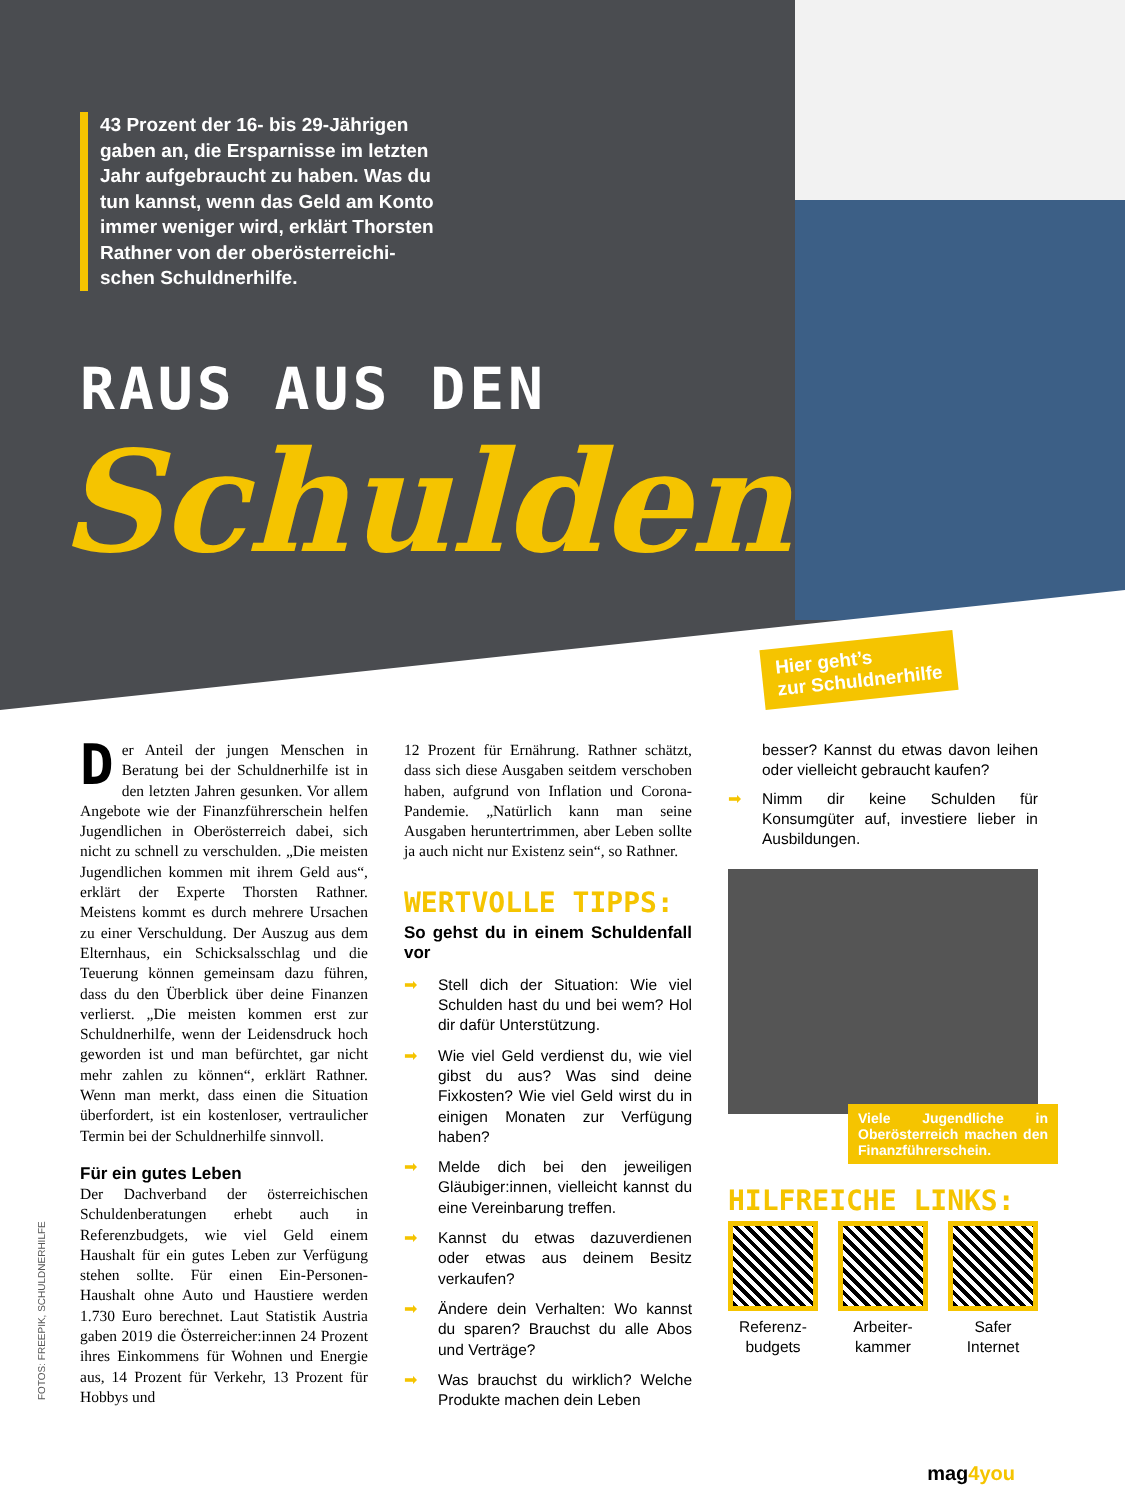43 Prozent der 16- bis 29-Jährigen gaben an, die Ersparnisse im letzten Jahr aufgebraucht zu haben. Was du tun kannst, wenn das Geld am Konto immer weniger wird, erklärt Thorsten Rathner von der oberösterreichi­schen Schuldnerhilfe.
RAUS AUS DEN
Schulden
Hier geht’s
zur Schuldnerhilfe
Der Anteil der jungen Menschen in Beratung bei der Schuldnerhilfe ist in den letzten Jahren gesunken. Vor allem Angebote wie der Finanzführerschein helfen Jugendlichen in Oberösterreich dabei, sich nicht zu schnell zu verschulden. „Die meisten Jugendlichen kommen mit ihrem Geld aus“, erklärt der Experte Thorsten Rathner. Meistens kommt es durch mehrere Ursachen zu einer Verschuldung. Der Auszug aus dem Elternhaus, ein Schicksalsschlag und die Teuerung können gemeinsam dazu führen, dass du den Überblick über deine Finanzen verlierst. „Die meisten kommen erst zur Schuldnerhilfe, wenn der Leidensdruck hoch geworden ist und man befürchtet, gar nicht mehr zahlen zu können“, erklärt Rathner. Wenn man merkt, dass einen die Situation überfordert, ist ein kostenloser, vertraulicher Termin bei der Schuldnerhilfe sinnvoll.
Für ein gutes Leben
Der Dachverband der österreichischen Schuldenberatungen erhebt auch in Referenzbudgets, wie viel Geld einem Haushalt für ein gutes Leben zur Verfügung stehen sollte. Für einen Ein-Personen-Haushalt ohne Auto und Haustiere werden 1.730 Euro berechnet. Laut Statistik Austria gaben 2019 die Österreicher:innen 24 Prozent ihres Einkommens für Wohnen und Energie aus, 14 Prozent für Verkehr, 13 Prozent für Hobbys und
12 Prozent für Ernährung. Rathner schätzt, dass sich diese Ausgaben seitdem verschoben haben, aufgrund von Inflation und Corona-Pandemie. „Natürlich kann man seine Ausgaben heruntertrimmen, aber Leben sollte ja auch nicht nur Existenz sein“, so Rathner.
WERTVOLLE TIPPS:
So gehst du in einem Schuldenfall vor
➡ Stell dich der Situation: Wie viel Schulden hast du und bei wem? Hol dir dafür Unterstützung.
➡ Wie viel Geld verdienst du, wie viel gibst du aus? Was sind deine Fixkosten? Wie viel Geld wirst du in einigen Monaten zur Verfügung haben?
➡ Melde dich bei den jeweiligen Gläubiger:innen, vielleicht kannst du eine Vereinbarung treffen.
➡ Kannst du etwas dazuverdienen oder etwas aus deinem Besitz verkaufen?
➡ Ändere dein Verhalten: Wo kannst du sparen? Brauchst du alle Abos und Verträge?
➡ Was brauchst du wirklich? Welche Produkte machen dein Leben
besser? Kannst du etwas davon leihen oder vielleicht gebraucht kaufen?
➡ Nimm dir keine Schulden für Konsumgüter auf, investiere lieber in Ausbildungen.
Viele Jugendliche in Oberösterreich machen den Finanzführerschein.
HILFREICHE LINKS:
Referenz-
budgets
Arbeiter-
kammer
Safer
Internet
FOTOS: FREEPIK, SCHULDNERHILFE
mag4you